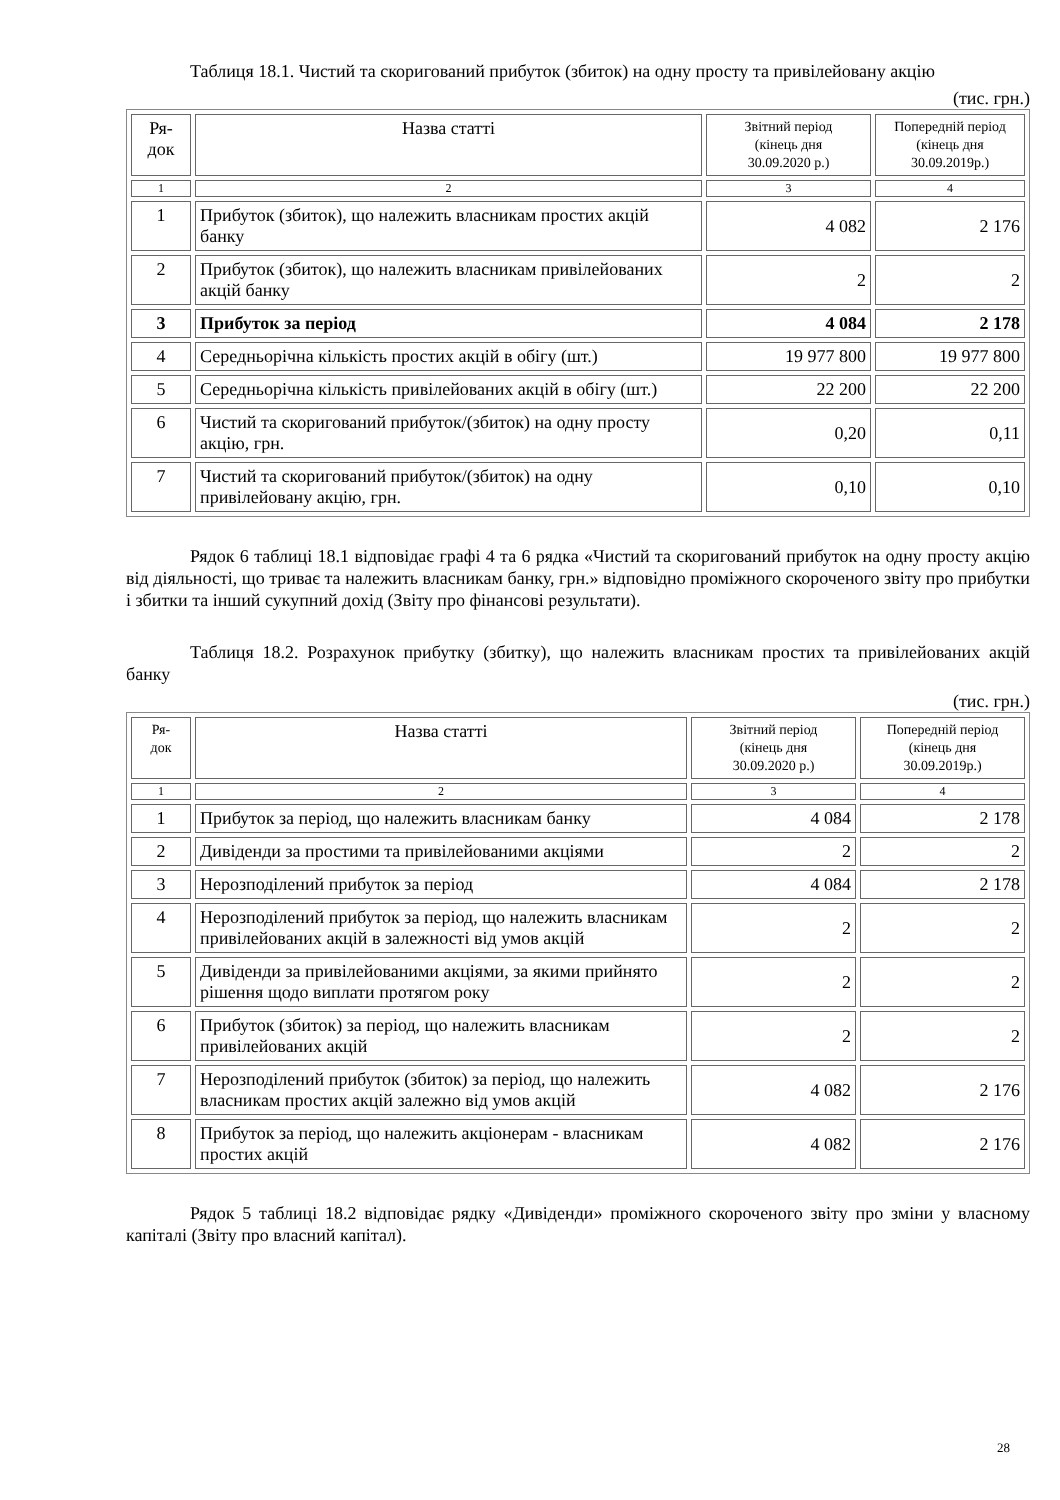Таблиця 18.1. Чистий та скоригований прибуток (збиток) на одну просту та привілейовану акцію
(тис. грн.)
| Ря- док | Назва статті | Звітний період (кінець дня 30.09.2020 р.) | Попередній період (кінець дня 30.09.2019р.) |
| --- | --- | --- | --- |
| 1 | 2 | 3 | 4 |
| 1 | Прибуток (збиток), що належить власникам простих акцій банку | 4 082 | 2 176 |
| 2 | Прибуток (збиток), що належить власникам привілейованих акцій банку | 2 | 2 |
| 3 | Прибуток за період | 4 084 | 2 178 |
| 4 | Середньорічна кількість простих акцій в обігу (шт.) | 19 977 800 | 19 977 800 |
| 5 | Середньорічна кількість привілейованих акцій в обігу (шт.) | 22 200 | 22 200 |
| 6 | Чистий та скоригований прибуток/(збиток) на одну просту акцію, грн. | 0,20 | 0,11 |
| 7 | Чистий та скоригований прибуток/(збиток) на одну привілейовану акцію, грн. | 0,10 | 0,10 |
Рядок 6 таблиці 18.1 відповідає графі 4 та 6 рядка «Чистий та скоригований прибуток на одну просту акцію від діяльності, що триває та належить власникам банку, грн.» відповідно проміжного скороченого звіту про прибутки і збитки та інший сукупний дохід (Звіту про фінансові результати).
Таблиця 18.2. Розрахунок прибутку (збитку), що належить власникам простих та привілейованих акцій банку
(тис. грн.)
| Ря- док | Назва статті | Звітний період (кінець дня 30.09.2020 р.) | Попередній період (кінець дня 30.09.2019р.) |
| --- | --- | --- | --- |
| 1 | 2 | 3 | 4 |
| 1 | Прибуток за період, що належить власникам банку | 4 084 | 2 178 |
| 2 | Дивіденди за простими та привілейованими акціями | 2 | 2 |
| 3 | Нерозподілений прибуток за період | 4 084 | 2 178 |
| 4 | Нерозподілений прибуток за період, що належить власникам привілейованих акцій в залежності від умов акцій | 2 | 2 |
| 5 | Дивіденди за привілейованими акціями, за якими прийнято рішення щодо виплати протягом року | 2 | 2 |
| 6 | Прибуток (збиток) за період, що належить власникам привілейованих акцій | 2 | 2 |
| 7 | Нерозподілений прибуток (збиток) за період, що належить власникам простих акцій залежно від умов акцій | 4 082 | 2 176 |
| 8 | Прибуток за період, що належить акціонерам - власникам простих акцій | 4 082 | 2 176 |
Рядок 5 таблиці 18.2 відповідає рядку «Дивіденди» проміжного скороченого звіту про зміни у власному капіталі (Звіту про власний капітал).
28